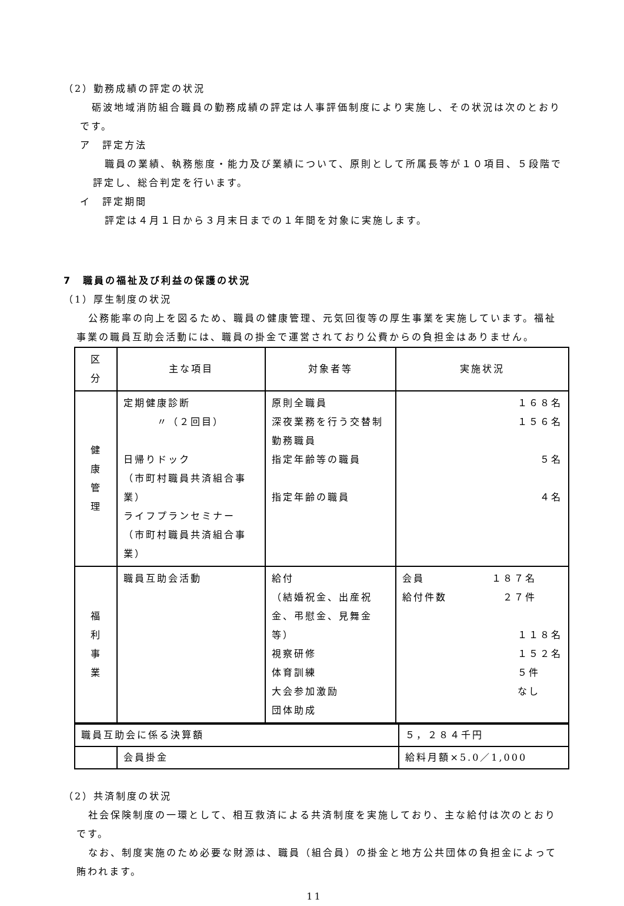（2）勤務成績の評定の状況
砺波地域消防組合職員の勤務成績の評定は人事評価制度により実施し、その状況は次のとおりです。
ア　評定方法
職員の業績、執務態度・能力及び業績について、原則として所属長等が１０項目、５段階で評定し、総合判定を行います。
イ　評定期間
評定は４月１日から３月末日までの１年間を対象に実施します。
7　職員の福祉及び利益の保護の状況
（1）厚生制度の状況
公務能率の向上を図るため、職員の健康管理、元気回復等の厚生事業を実施しています。福祉事業の職員互助会活動には、職員の掛金で運営されており公費からの負担金はありません。
| 区 分 | 主な項目 | 対象者等 | 実施状況 |
| --- | --- | --- | --- |
| 健 康 管 理 | 定期健康診断 〃（２回目） 日帰りドック （市町村職員共済組合事業） ライフプランセミナー （市町村職員共済組合事業） | 原則全職員 深夜業務を行う交替制勤務職員 指定年齢等の職員 指定年齢の職員 | １６８名 １５６名 ５名 ４名 |
| 福 利 事 業 | 職員互助会活動 | 給付 （結婚祝金、出産祝金、弔慰金、見舞金等） 視察研修 体育訓練 大会参加激励 団体助成 | 会員 １８７名 給付件数 ２７件 １１８名 １５２名 ５件 なし |
| 職員互助会に係る決算額 | | ５，２８４千円 |
| | 会員掛金 | 給料月額×5.0／1,000 |
（2）共済制度の状況
社会保険制度の一環として、相互救済による共済制度を実施しており、主な給付は次のとおりです。
なお、制度実施のため必要な財源は、職員（組合員）の掛金と地方公共団体の負担金によって賄われます。
11